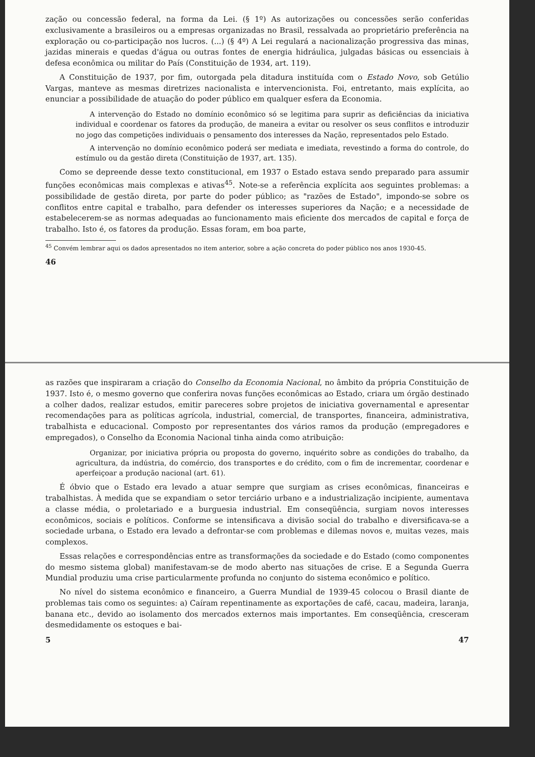zação ou concessão federal, na forma da Lei. (§ 1º) As autorizações ou concessões serão conferidas exclusivamente a brasileiros ou a empresas organizadas no Brasil, ressalvada ao proprietário preferência na exploração ou co-participação nos lucros. (...) (§ 4º) A Lei regulará a nacionalização progressiva das minas, jazidas minerais e quedas d'água ou outras fontes de energia hidráulica, julgadas básicas ou essenciais à defesa econômica ou militar do País (Constituição de 1934, art. 119).
A Constituição de 1937, por fim, outorgada pela ditadura instituída com o Estado Novo, sob Getúlio Vargas, manteve as mesmas diretrizes nacionalista e intervencionista. Foi, entretanto, mais explícita, ao enunciar a possibilidade de atuação do poder público em qualquer esfera da Economia.
A intervenção do Estado no domínio econômico só se legitima para suprir as deficiências da iniciativa individual e coordenar os fatores da produção, de maneira a evitar ou resolver os seus conflitos e introduzir no jogo das competições individuais o pensamento dos interesses da Nação, representados pelo Estado.
A intervenção no domínio econômico poderá ser mediata e imediata, revestindo a forma do controle, do estímulo ou da gestão direta (Constituição de 1937, art. 135).
Como se depreende desse texto constitucional, em 1937 o Estado estava sendo preparado para assumir funções econômicas mais complexas e ativas<sup>45</sup>. Note-se a referência explícita aos seguintes problemas: a possibilidade de gestão direta, por parte do poder público; as "razões de Estado", impondo-se sobre os conflitos entre capital e trabalho, para defender os interesses superiores da Nação; e a necessidade de estabelecerem-se as normas adequadas ao funcionamento mais eficiente dos mercados de capital e força de trabalho. Isto é, os fatores da produção. Essas foram, em boa parte,
<sup>45</sup> Convém lembrar aqui os dados apresentados no item anterior, sobre a ação concreta do poder público nos anos 1930-45.
46
as razões que inspiraram a criação do Conselho da Economia Nacional, no âmbito da própria Constituição de 1937. Isto é, o mesmo governo que conferira novas funções econômicas ao Estado, criara um órgão destinado a colher dados, realizar estudos, emitir pareceres sobre projetos de iniciativa governamental e apresentar recomendações para as políticas agrícola, industrial, comercial, de transportes, financeira, administrativa, trabalhista e educacional. Composto por representantes dos vários ramos da produção (empregadores e empregados), o Conselho da Economia Nacional tinha ainda como atribuição:
Organizar, por iniciativa própria ou proposta do governo, inquérito sobre as condições do trabalho, da agricultura, da indústria, do comércio, dos transportes e do crédito, com o fim de incrementar, coordenar e aperfeiçoar a produção nacional (art. 61).
É óbvio que o Estado era levado a atuar sempre que surgiam as crises econômicas, financeiras e trabalhistas. À medida que se expandiam o setor terciário urbano e a industrialização incipiente, aumentava a classe média, o proletariado e a burguesia industrial. Em conseqüência, surgiam novos interesses econômicos, sociais e políticos. Conforme se intensificava a divisão social do trabalho e diversificava-se a sociedade urbana, o Estado era levado a defrontar-se com problemas e dilemas novos e, muitas vezes, mais complexos.
Essas relações e correspondências entre as transformações da sociedade e do Estado (como componentes do mesmo sistema global) manifestavam-se de modo aberto nas situações de crise. E a Segunda Guerra Mundial produziu uma crise particularmente profunda no conjunto do sistema econômico e político.
No nível do sistema econômico e financeiro, a Guerra Mundial de 1939-45 colocou o Brasil diante de problemas tais como os seguintes: a) Caíram repentinamente as exportações de café, cacau, madeira, laranja, banana etc., devido ao isolamento dos mercados externos mais importantes. Em conseqüência, cresceram desmedidamente os estoques e bai-
5 47